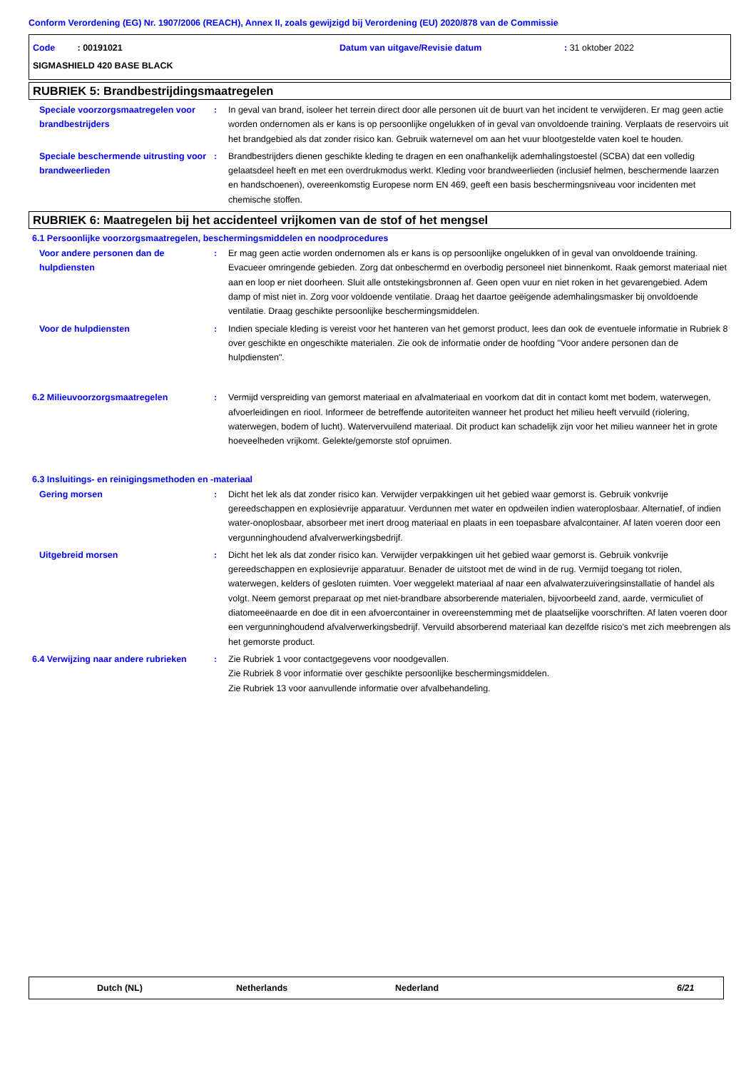Conform Verordening (EG) Nr. 1907/2006 (REACH), Annex II, zoals gewijzigd bij Verordening (EU) 2020/878 van de Commissie
Code : 00191021 Datum van uitgave/Revisie datum: 31 oktober 2022
SIGMASHIELD 420 BASE BLACK
RUBRIEK 5: Brandbestrijdingsmaatregelen
Speciale voorzorgsmaatregelen voor brandbestrijders
: In geval van brand, isoleer het terrein direct door alle personen uit de buurt van het incident te verwijderen. Er mag geen actie worden ondernomen als er kans is op persoonlijke ongelukken of in geval van onvoldoende training. Verplaats de reservoirs uit het brandgebied als dat zonder risico kan. Gebruik waternevel om aan het vuur blootgestelde vaten koel te houden.
Speciale beschermende uitrusting voor brandweerlieden
: Brandbestrijders dienen geschikte kleding te dragen en een onafhankelijk ademhalingstoestel (SCBA) dat een volledig gelaatsdeel heeft en met een overdrukmodus werkt. Kleding voor brandweerlieden (inclusief helmen, beschermende laarzen en handschoenen), overeenkomstig Europese norm EN 469, geeft een basis beschermingsniveau voor incidenten met chemische stoffen.
RUBRIEK 6: Maatregelen bij het accidenteel vrijkomen van de stof of het mengsel
6.1 Persoonlijke voorzorgsmaatregelen, beschermingsmiddelen en noodprocedures
Voor andere personen dan de hulpdiensten
: Er mag geen actie worden ondernomen als er kans is op persoonlijke ongelukken of in geval van onvoldoende training. Evacueer omringende gebieden. Zorg dat onbeschermd en overbodig personeel niet binnenkomt. Raak gemorst materiaal niet aan en loop er niet doorheen. Sluit alle ontstekingsbronnen af. Geen open vuur en niet roken in het gevarengebied. Adem damp of mist niet in. Zorg voor voldoende ventilatie. Draag het daartoe geëigende ademhalingsmasker bij onvoldoende ventilatie. Draag geschikte persoonlijke beschermingsmiddelen.
Voor de hulpdiensten : Indien speciale kleding is vereist voor het hanteren van het gemorst product, lees dan ook de eventuele informatie in Rubriek 8 over geschikte en ongeschikte materialen. Zie ook de informatie onder de hoofding "Voor andere personen dan de hulpdiensten".
6.2 Milieuvoorzorgsmaatregelen : Vermijd verspreiding van gemorst materiaal en afvalmateriaal en voorkom dat dit in contact komt met bodem, waterwegen, afvoerleidingen en riool. Informeer de betreffende autoriteiten wanneer het product het milieu heeft vervuild (riolering, waterwegen, bodem of lucht). Watervervuilend materiaal. Dit product kan schadelijk zijn voor het milieu wanneer het in grote hoeveelheden vrijkomt. Gelekte/gemorste stof opruimen.
6.3 Insluitings- en reinigingsmethoden en -materiaal
Gering morsen : Dicht het lek als dat zonder risico kan. Verwijder verpakkingen uit het gebied waar gemorst is. Gebruik vonkvrije gereedschappen en explosievrije apparatuur. Verdunnen met water en opdweilen indien wateroplosbaar. Alternatief, of indien water-onoplosbaar, absorbeer met inert droog materiaal en plaats in een toepasbare afvalcontainer. Af laten voeren door een vergunninghoudend afvalverwerkingsbedrijf.
Uitgebreid morsen : Dicht het lek als dat zonder risico kan. Verwijder verpakkingen uit het gebied waar gemorst is. Gebruik vonkvrije gereedschappen en explosievrije apparatuur. Benader de uitstoot met de wind in de rug. Vermijd toegang tot riolen, waterwegen, kelders of gesloten ruimten. Voer weggelekt materiaal af naar een afvalwaterzuiveringsinstallatie of handel als volgt. Neem gemorst preparaat op met niet-brandbare absorberende materialen, bijvoorbeeld zand, aarde, vermiculiet of diatomeeënaarde en doe dit in een afvoercontainer in overeenstemming met de plaatselijke voorschriften. Af laten voeren door een vergunninghoudend afvalverwerkingsbedrijf. Vervuild absorberend materiaal kan dezelfde risico's met zich meebrengen als het gemorste product.
6.4 Verwijzing naar andere rubrieken
: Zie Rubriek 1 voor contactgegevens voor noodgevallen.
Zie Rubriek 8 voor informatie over geschikte persoonlijke beschermingsmiddelen.
Zie Rubriek 13 voor aanvullende informatie over afvalbehandeling.
Dutch (NL) Netherlands Nederland 6/21